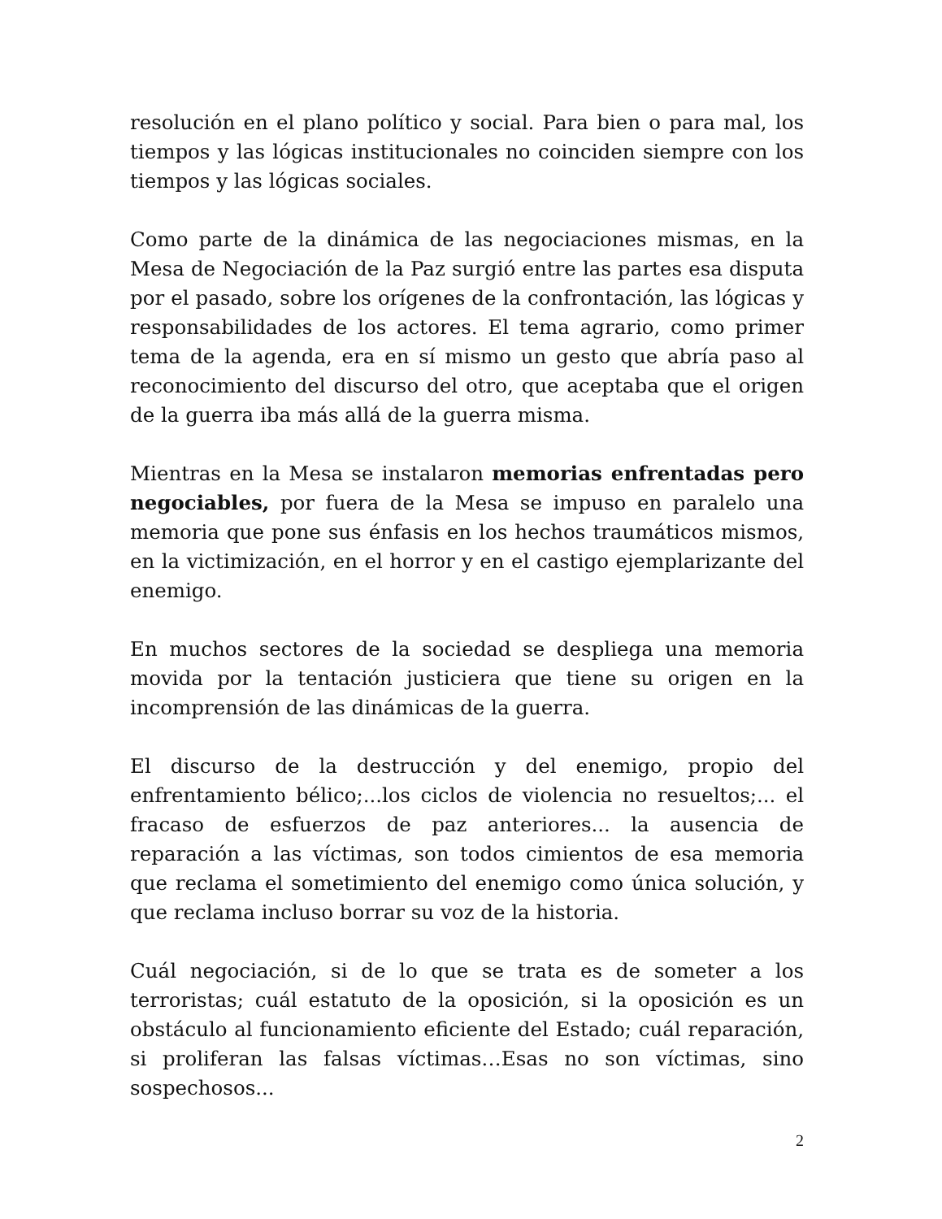resolución en el plano político y social. Para bien o para mal, los tiempos y las lógicas institucionales no coinciden siempre con los tiempos y las lógicas sociales.
Como parte de la dinámica de las negociaciones mismas, en la Mesa de Negociación de la Paz surgió entre las partes esa disputa por el pasado, sobre los orígenes de la confrontación, las lógicas y responsabilidades de los actores. El tema agrario, como primer tema de la agenda, era en sí mismo un gesto que abría paso al reconocimiento del discurso del otro, que aceptaba que el origen de la guerra iba más allá de la guerra misma.
Mientras en la Mesa se instalaron memorias enfrentadas pero negociables, por fuera de la Mesa se impuso en paralelo una memoria que pone sus énfasis en los hechos traumáticos mismos, en la victimización, en el horror y en el castigo ejemplarizante del enemigo.
En muchos sectores de la sociedad se despliega una memoria movida por la tentación justiciera que tiene su origen en la incomprensión de las dinámicas de la guerra.
El discurso de la destrucción y del enemigo, propio del enfrentamiento bélico;...los ciclos de violencia no resueltos;... el fracaso de esfuerzos de paz anteriores... la ausencia de reparación a las víctimas, son todos cimientos de esa memoria que reclama el sometimiento del enemigo como única solución, y que reclama incluso borrar su voz de la historia.
Cuál negociación, si de lo que se trata es de someter a los terroristas; cuál estatuto de la oposición, si la oposición es un obstáculo al funcionamiento eficiente del Estado; cuál reparación, si proliferan las falsas víctimas…Esas no son víctimas, sino sospechosos...
2